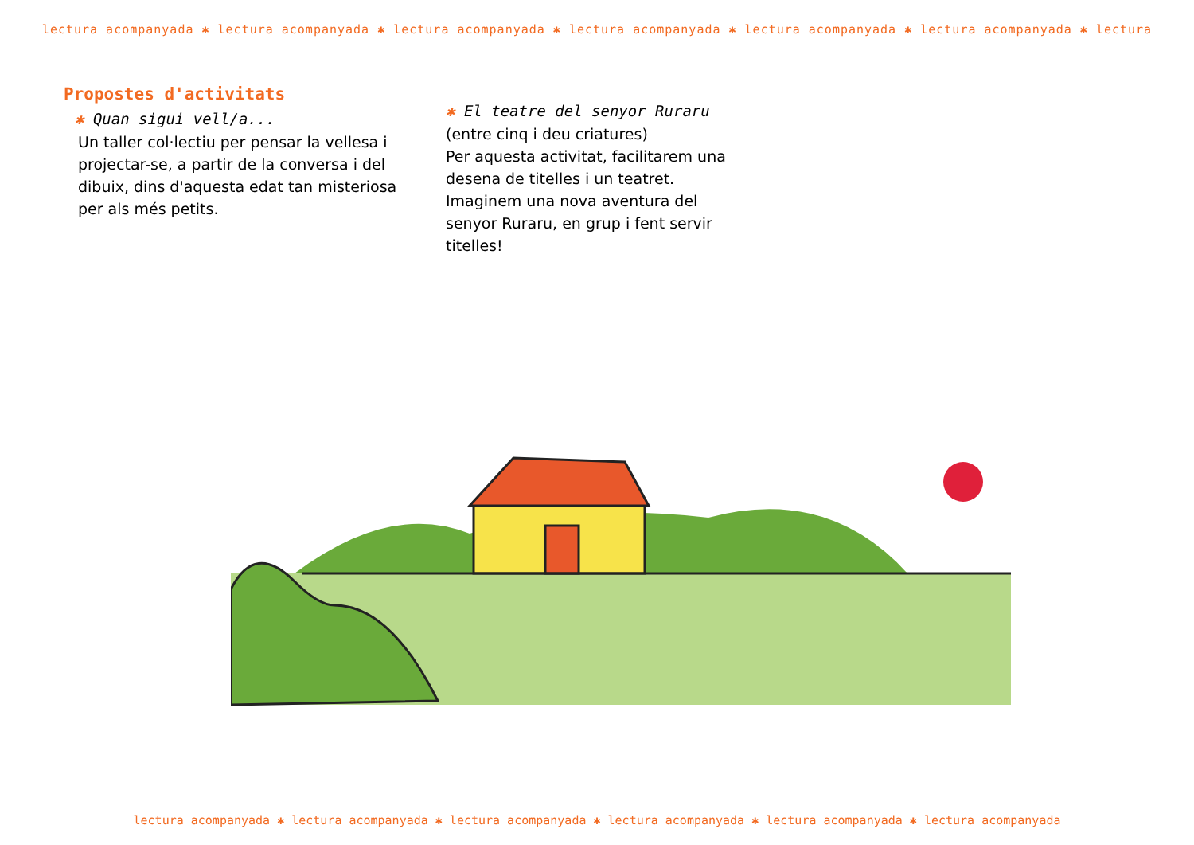lectura acompanyada ✱ lectura acompanyada ✱ lectura acompanyada ✱ lectura acompanyada ✱ lectura acompanyada ✱ lectura acompanyada ✱ lectura
Propostes d'activitats
✱ Quan sigui vell/a...
Un taller col·lectiu per pensar la vellesa i projectar-se, a partir de la conversa i del dibuix, dins d'aquesta edat tan misteriosa per als més petits.
✱ El teatre del senyor Ruraru
(entre cinq i deu criatures)
Per aquesta activitat, facilitarem una desena de titelles i un teatret. Imaginem una nova aventura del senyor Ruraru, en grup i fent servir titelles!
lectura acompanyada ✱ lectura acompanyada ✱ lectura acompanyada ✱ lectura acompanyada ✱ lectura acompanyada ✱ lectura acompanyada